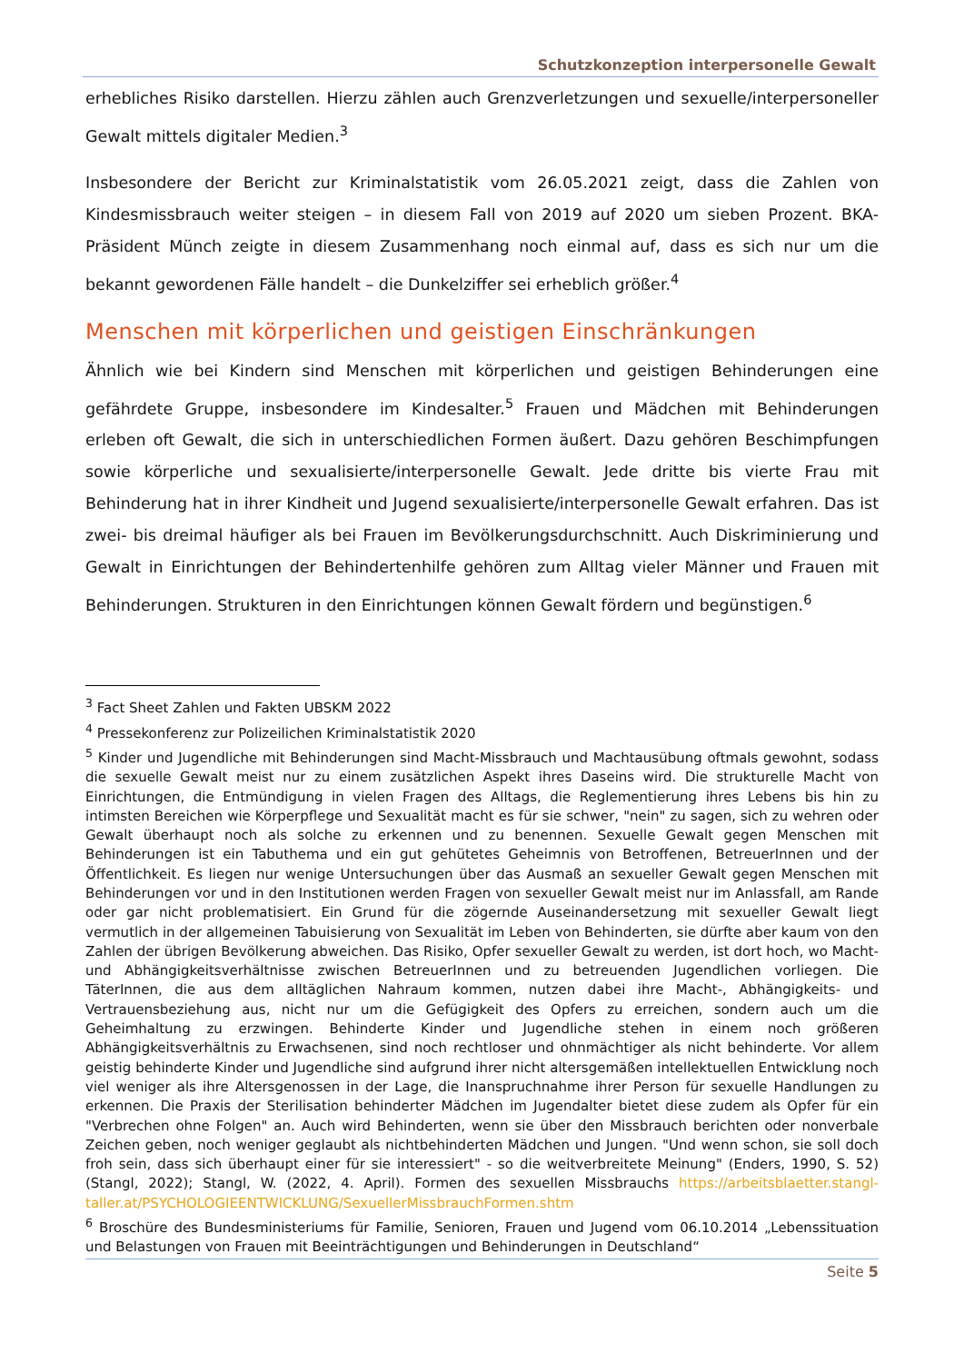Schutzkonzeption interpersonelle Gewalt
erhebliches Risiko darstellen. Hierzu zählen auch Grenzverletzungen und sexuelle/interpersoneller Gewalt mittels digitaler Medien.<sup>3</sup>
Insbesondere der Bericht zur Kriminalstatistik vom 26.05.2021 zeigt, dass die Zahlen von Kindesmissbrauch weiter steigen – in diesem Fall von 2019 auf 2020 um sieben Prozent. BKA-Präsident Münch zeigte in diesem Zusammenhang noch einmal auf, dass es sich nur um die bekannt gewordenen Fälle handelt – die Dunkelziffer sei erheblich größer.<sup>4</sup>
Menschen mit körperlichen und geistigen Einschränkungen
Ähnlich wie bei Kindern sind Menschen mit körperlichen und geistigen Behinderungen eine gefährdete Gruppe, insbesondere im Kindesalter.<sup>5</sup> Frauen und Mädchen mit Behinderungen erleben oft Gewalt, die sich in unterschiedlichen Formen äußert. Dazu gehören Beschimpfungen sowie körperliche und sexualisierte/interpersonelle Gewalt. Jede dritte bis vierte Frau mit Behinderung hat in ihrer Kindheit und Jugend sexualisierte/interpersonelle Gewalt erfahren. Das ist zwei- bis dreimal häufiger als bei Frauen im Bevölkerungsdurchschnitt. Auch Diskriminierung und Gewalt in Einrichtungen der Behindertenhilfe gehören zum Alltag vieler Männer und Frauen mit Behinderungen. Strukturen in den Einrichtungen können Gewalt fördern und begünstigen.<sup>6</sup>
<sup>3</sup> Fact Sheet Zahlen und Fakten UBSKM 2022
<sup>4</sup> Pressekonferenz zur Polizeilichen Kriminalstatistik 2020
<sup>5</sup> Kinder und Jugendliche mit Behinderungen sind Macht-Missbrauch und Machtausübung oftmals gewohnt, sodass die sexuelle Gewalt meist nur zu einem zusätzlichen Aspekt ihres Daseins wird. Die strukturelle Macht von Einrichtungen, die Entmündigung in vielen Fragen des Alltags, die Reglementierung ihres Lebens bis hin zu intimsten Bereichen wie Körperpflege und Sexualität macht es für sie schwer, "nein" zu sagen, sich zu wehren oder Gewalt überhaupt noch als solche zu erkennen und zu benennen. Sexuelle Gewalt gegen Menschen mit Behinderungen ist ein Tabuthema und ein gut gehütetes Geheimnis von Betroffenen, BetreuerInnen und der Öffentlichkeit. Es liegen nur wenige Untersuchungen über das Ausmaß an sexueller Gewalt gegen Menschen mit Behinderungen vor und in den Institutionen werden Fragen von sexueller Gewalt meist nur im Anlassfall, am Rande oder gar nicht problematisiert. Ein Grund für die zögernde Auseinandersetzung mit sexueller Gewalt liegt vermutlich in der allgemeinen Tabuisierung von Sexualität im Leben von Behinderten, sie dürfte aber kaum von den Zahlen der übrigen Bevölkerung abweichen. Das Risiko, Opfer sexueller Gewalt zu werden, ist dort hoch, wo Macht- und Abhängigkeitsverhältnisse zwischen BetreuerInnen und zu betreuenden Jugendlichen vorliegen. Die TäterInnen, die aus dem alltäglichen Nahraum kommen, nutzen dabei ihre Macht-, Abhängigkeits- und Vertrauensbeziehung aus, nicht nur um die Gefügigkeit des Opfers zu erreichen, sondern auch um die Geheimhaltung zu erzwingen. Behinderte Kinder und Jugendliche stehen in einem noch größeren Abhängigkeitsverhältnis zu Erwachsenen, sind noch rechtloser und ohnmächtiger als nicht behinderte. Vor allem geistig behinderte Kinder und Jugendliche sind aufgrund ihrer nicht altersgemäßen intellektuellen Entwicklung noch viel weniger als ihre Altersgenossen in der Lage, die Inanspruchnahme ihrer Person für sexuelle Handlungen zu erkennen. Die Praxis der Sterilisation behinderter Mädchen im Jugendalter bietet diese zudem als Opfer für ein "Verbrechen ohne Folgen" an. Auch wird Behinderten, wenn sie über den Missbrauch berichten oder nonverbale Zeichen geben, noch weniger geglaubt als nichtbehinderten Mädchen und Jungen. "Und wenn schon, sie soll doch froh sein, dass sich überhaupt einer für sie interessiert" - so die weitverbreitete Meinung" (Enders, 1990, S. 52) (Stangl, 2022); Stangl, W. (2022, 4. April). Formen des sexuellen Missbrauchs https://arbeitsblaetter.stangl-taller.at/PSYCHOLOGIEENTWICKLUNG/SexuellerMissbrauchFormen.shtm
<sup>6</sup> Broschüre des Bundesministeriums für Familie, Senioren, Frauen und Jugend vom 06.10.2014 „Lebenssituation und Belastungen von Frauen mit Beeinträchtigungen und Behinderungen in Deutschland“
Seite 5